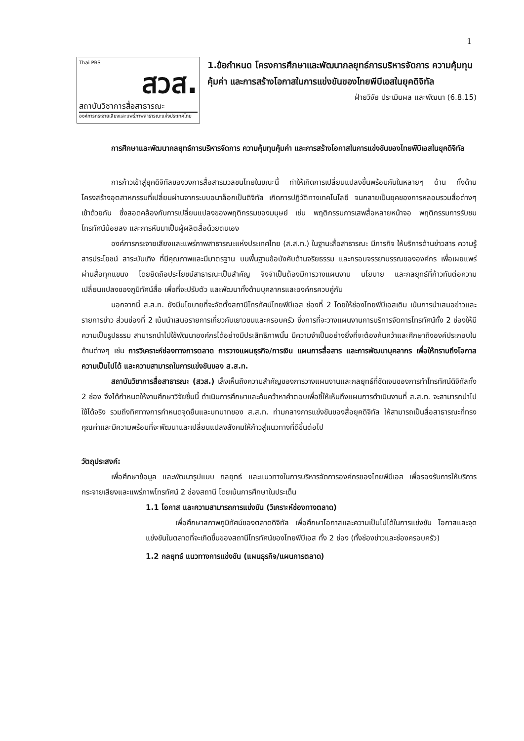1
Thai PBS
สวส.
สถาบันวิชาการสื่อสาธารณะ
องค์การกระจายเสียงและแพร่ภาพสาธารณะแห่งประเทศไทย
1.ข้อกำหนด โครงการศึกษาและพัฒนากลยุทธ์การบริหารจัดการ ความคุ้มทุนคุ้มค่า และการสร้างโอกาสในการแข่งขันของไทยพีบีเอสในยุคดิจิทัล
ฝ่ายวิจัย ประเมินผล และพัฒนา (6.8.15)
การศึกษาและพัฒนากลยุทธ์การบริหารจัดการ ความคุ้มทุนคุ้มค่า และการสร้างโอกาสในการแข่งขันของไทยพีบีเอสในยุคดิจิทัล
การก้าวเข้าสู่ยุคดิจิทัลของวงการสื่อสารมวลชนไทยในขณะนี้ ทำให้เกิดการเปลี่ยนแปลงขึ้นพร้อมกันในหลายๆ ด้าน ทั้งด้านโครงสร้างอุตสาหกรรมที่เปลี่ยนผ่านจากระบบอนาล็อกเป็นดิจิทัล เกิดการปฏิวัติทางเทคโนโลยี จนกลายเป็นยุคของการหลอมรวมสื่อต่างๆ เข้าด้วยกัน ซึ่งสอดคล้องกับการเปลี่ยนแปลงของพฤติกรรมของมนุษย์ เช่น พฤติกรรมการเสพสื่อหลายหน้าจอ พฤติกรรมการรับชมโทรทัศน์น้อยลง และการหันมาเป็นผู้ผลิตสื่อด้วยตนเอง
องค์การกระจายเสียงและแพร่ภาพสาธารณะแห่งประเทศไทย (ส.ส.ท.) ในฐานะสื่อสาธารณะ มีภารกิจ ให้บริการด้านข่าวสาร ความรู้ สารประโยชน์ สาระบันเทิง ที่มีคุณภาพและมีมาตรฐาน บนพื้นฐานข้อบังคับด้านจริยธรรม และกรอบจรรยาบรรณขององค์กร เพื่อเผยแพร่ผ่านสื่อทุกแขนง โดยยึดถือประโยชน์สาธารณะเป็นสำคัญ จึงจำเป็นต้องมีการวางแผนงาน นโยบาย และกลยุทธ์ที่ก้าวทันต่อความเปลี่ยนแปลงของภูมิทัศน์สื่อ เพื่อที่จะปรับตัว และพัฒนาทั้งด้านบุคลากรและองค์กรควบคู่กัน
นอกจากนี้ ส.ส.ท. ยังมีนโยบายที่จะจัดตั้งสถานีโทรทัศน์ไทยพีบีเอส ช่องที่ 2 โดยให้ช่องไทยพีบีเอสเดิม เน้นการนำเสนอข่าวและรายการข่าว ส่วนช่องที่ 2 เน้นนำเสนอรายการเกี่ยวกับเยาวชนและครอบครัว ซึ่งการที่จะวางแผนงานการบริการจัดการโทรทัศน์ทั้ง 2 ช่องให้มีความเป็นรูปธรรม สามารถนำไปใช้พัฒนาองค์กรได้อย่างมีประสิทธิภาพนั้น มีความจำเป็นอย่างยิ่งที่จะต้องค้นคว้าและศึกษาถึงองค์ประกอบในด้านต่างๆ เช่น การวิเคราะห์ช่องทางการตลาด การวางแผนธุรกิจ/การเงิน แผนการสื่อสาร และการพัฒนาบุคลากร เพื่อให้ทราบถึงโอกาส ความเป็นไปได้ และความสามารถในการแข่งขันของ ส.ส.ท.
สถาบันวิชาการสื่อสาธารณะ (สวส.) เล็งเห็นถึงความสำคัญของการวางแผนงานและกลยุทธ์ที่ชัดเจนของการทำโทรทัศน์ดิจิทัลทั้ง 2 ช่อง จึงได้กำหนดให้งานศึกษาวิจัยชิ้นนี้ ดำเนินการศึกษาและค้นคว้าหาคำตอบเพื่อชี้ให้เห็นถึงแผนการดำเนินงานที่ ส.ส.ท. จะสามารถนำไปใช้ได้จริง รวมถึงทิศทางการกำหนดจุดยืนและบทบาทของ ส.ส.ท. ท่ามกลางการแข่งขันของสื่อยุคดิจิทัล ให้สามารถเป็นสื่อสาธารณะที่ทรงคุณค่าและมีความพร้อมที่จะพัฒนาและเปลี่ยนแปลงสังคมให้ก้าวสู่แนวทางที่ดีขึ้นต่อไป
วัตถุประสงค์:
เพื่อศึกษาข้อมูล และพัฒนารูปแบบ กลยุทธ์ และแนวทางในการบริหารจัดการองค์กรของไทยพีบีเอส เพื่อรองรับการให้บริการกระจายเสียงและแพร่ภาพโทรทัศน์ 2 ช่องสถานี โดยเน้นการศึกษาในประเด็น
1.1 โอกาส และความสามารถการแข่งขัน (วิเคราะห์ช่องทางตลาด)
เพื่อศึกษาสภาพภูมิทัศน์ของตลาดดิจิทัล เพื่อศึกษาโอกาสและความเป็นไปได้ในการแข่งขัน โอกาสและจุดแข่งขันในตลาดที่จะเกิดขึ้นของสถานีโทรทัศน์ของไทยพีบีเอส ทั้ง 2 ช่อง (ทั้งช่องข่าวและช่องครอบครัว)
1.2 กลยุทธ์ แนวทางการแข่งขัน (แผนธุรกิจ/แผนการตลาด)